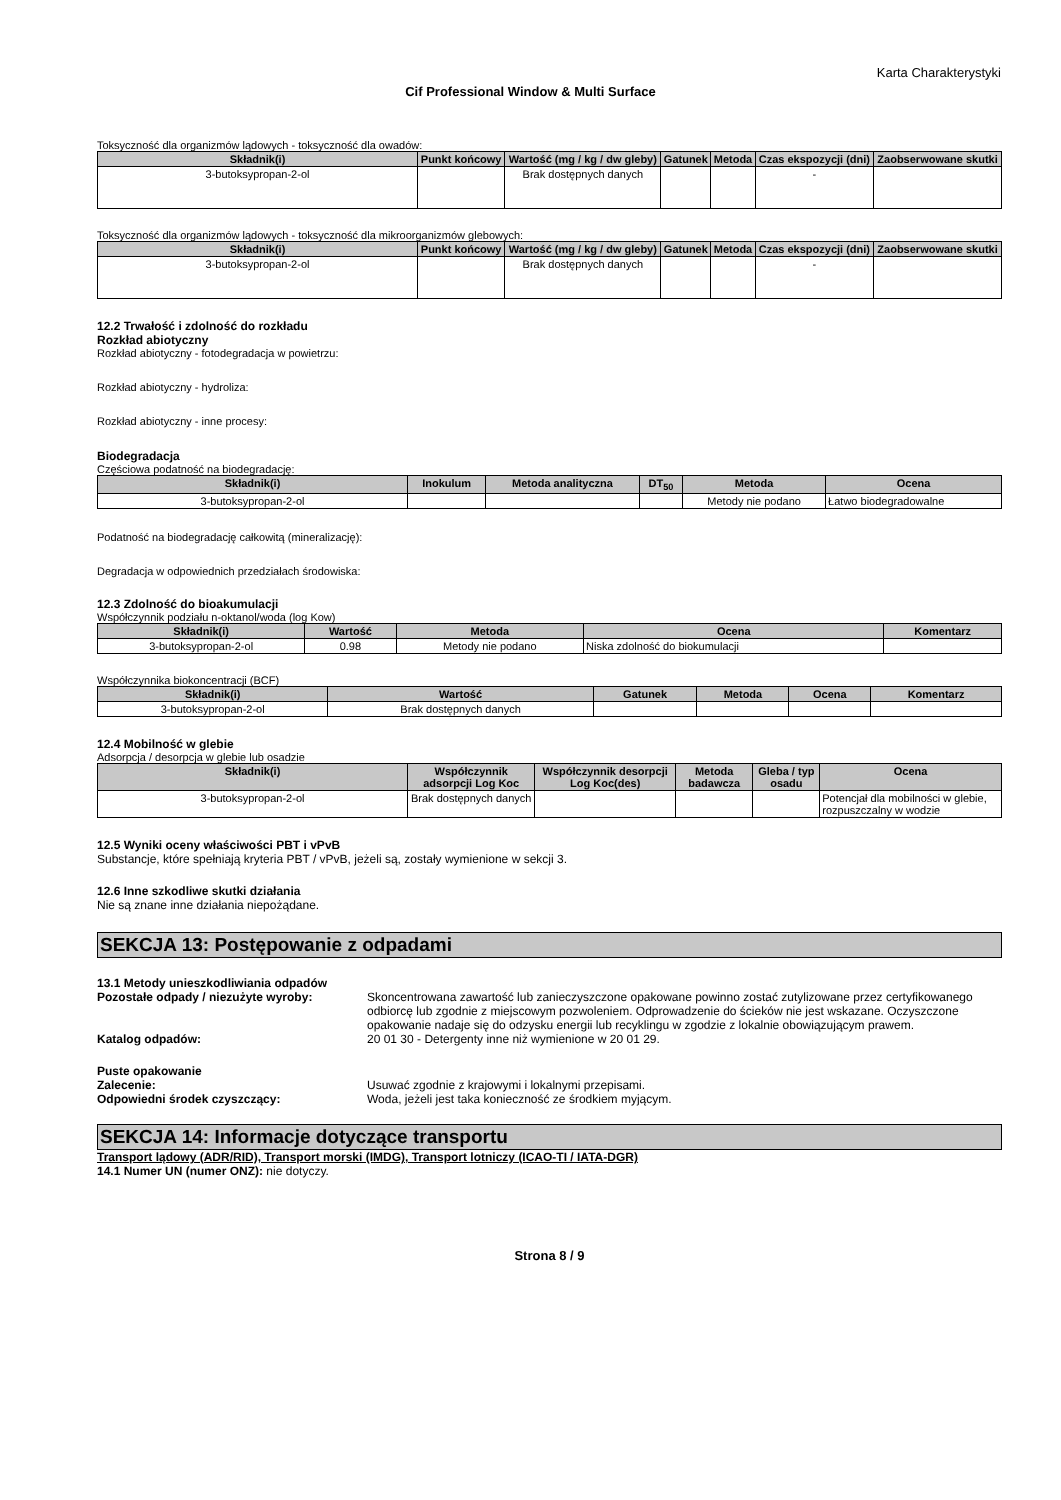Karta Charakterystyki
Cif Professional Window & Multi Surface
Toksyczność dla organizmów lądowych - toksyczność dla owadów:
| Składnik(i) | Punkt końcowy | Wartość (mg / kg / dw gleby) | Gatunek | Metoda | Czas ekspozycji (dni) | Zaobserwowane skutki |
| --- | --- | --- | --- | --- | --- | --- |
| 3-butoksypropan-2-ol | | Brak dostępnych danych | | | - | |
Toksyczność dla organizmów lądowych - toksyczność dla mikroorganizmów glebowych:
| Składnik(i) | Punkt końcowy | Wartość (mg / kg / dw gleby) | Gatunek | Metoda | Czas ekspozycji (dni) | Zaobserwowane skutki |
| --- | --- | --- | --- | --- | --- | --- |
| 3-butoksypropan-2-ol | | Brak dostępnych danych | | | - | |
12.2 Trwałość i zdolność do rozkładu
Rozkład abiotyczny
Rozkład abiotyczny - fotodegradacja w powietrzu:
Rozkład abiotyczny - hydroliza:
Rozkład abiotyczny - inne procesy:
Biodegradacja
Częściowa podatność na biodegradację:
| Składnik(i) | Inokulum | Metoda analityczna | DT<sub>50</sub> | Metoda | Ocena |
| --- | --- | --- | --- | --- | --- |
| 3-butoksypropan-2-ol | | | | Metody nie podano | Łatwo biodegradowalne |
Podatność na biodegradację całkowitą (mineralizację):
Degradacja w odpowiednich przedziałach środowiska:
12.3 Zdolność do bioakumulacji
Współczynnik podziału n-oktanol/woda (log Kow)
| Składnik(i) | Wartość | Metoda | Ocena | Komentarz |
| --- | --- | --- | --- | --- |
| 3-butoksypropan-2-ol | 0.98 | Metody nie podano | Niska zdolność do biokumulacji | |
Współczynnika biokoncentracji (BCF)
| Składnik(i) | Wartość | Gatunek | Metoda | Ocena | Komentarz |
| --- | --- | --- | --- | --- | --- |
| 3-butoksypropan-2-ol | Brak dostępnych danych | | | | |
12.4 Mobilność w glebie
Adsorpcja / desorpcja w glebie lub osadzie
| Składnik(i) | Współczynnik adsorpcji Log Koc | Współczynnik desorpcji Log Koc(des) | Metoda badawcza | Gleba / typ osadu | Ocena |
| --- | --- | --- | --- | --- | --- |
| 3-butoksypropan-2-ol | Brak dostępnych danych | | | | Potencjał dla mobilności w glebie, rozpuszczalny w wodzie |
12.5 Wyniki oceny właściwości PBT i vPvB
Substancje, które spełniają kryteria PBT / vPvB, jeżeli są, zostały wymienione w sekcji 3.
12.6 Inne szkodliwe skutki działania
Nie są znane inne działania niepożądane.
SEKCJA 13: Postępowanie z odpadami
13.1 Metody unieszkodliwiania odpadów
Pozostałe odpady / niezużyte wyroby: Skoncentrowana zawartość lub zanieczyszczone opakowane powinno zostać zutylizowane przez certyfikowanego odbiorcę lub zgodnie z miejscowym pozwoleniem. Odprowadzenie do ścieków nie jest wskazane. Oczyszczone opakowanie nadaje się do odzysku energii lub recyklingu w zgodzie z lokalnie obowiązującym prawem.
Katalog odpadów: 20 01 30 - Detergenty inne niż wymienione w 20 01 29.
Puste opakowanie
Zalecenie: Usuwać zgodnie z krajowymi i lokalnymi przepisami.
Odpowiedni środek czyszczący: Woda, jeżeli jest taka konieczność ze środkiem myjącym.
SEKCJA 14: Informacje dotyczące transportu
Transport lądowy (ADR/RID), Transport morski (IMDG), Transport lotniczy (ICAO-TI / IATA-DGR)
14.1 Numer UN (numer ONZ): nie dotyczy.
Strona 8 / 9